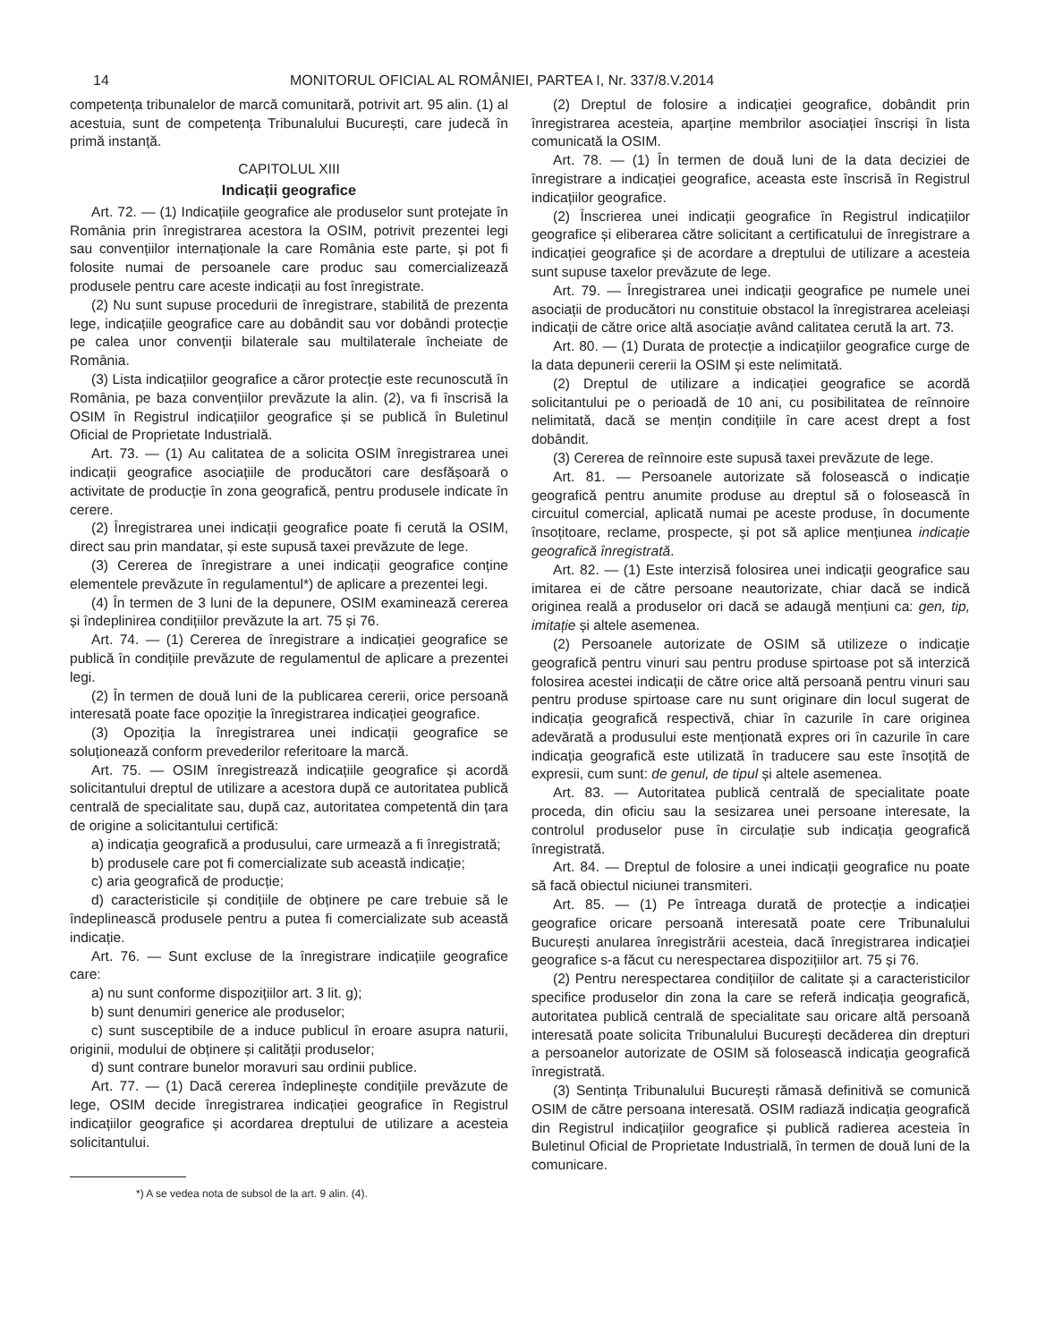14 MONITORUL OFICIAL AL ROMÂNIEI, PARTEA I, Nr. 337/8.V.2014
competența tribunalelor de marcă comunitară, potrivit art. 95 alin. (1) al acestuia, sunt de competența Tribunalului București, care judecă în primă instanță.
CAPITOLUL XIII
Indicații geografice
Art. 72. — (1) Indicațiile geografice ale produselor sunt protejate în România prin înregistrarea acestora la OSIM, potrivit prezentei legi sau convențiilor internaționale la care România este parte, și pot fi folosite numai de persoanele care produc sau comercializează produsele pentru care aceste indicații au fost înregistrate.
(2) Nu sunt supuse procedurii de înregistrare, stabilită de prezenta lege, indicațiile geografice care au dobândit sau vor dobândi protecție pe calea unor convenții bilaterale sau multilaterale încheiate de România.
(3) Lista indicațiilor geografice a căror protecție este recunoscută în România, pe baza convențiilor prevăzute la alin. (2), va fi înscrisă la OSIM în Registrul indicațiilor geografice și se publică în Buletinul Oficial de Proprietate Industrială.
Art. 73. — (1) Au calitatea de a solicita OSIM înregistrarea unei indicații geografice asociațiile de producători care desfășoară o activitate de producție în zona geografică, pentru produsele indicate în cerere.
(2) Înregistrarea unei indicații geografice poate fi cerută la OSIM, direct sau prin mandatar, și este supusă taxei prevăzute de lege.
(3) Cererea de înregistrare a unei indicații geografice conține elementele prevăzute în regulamentul*) de aplicare a prezentei legi.
(4) În termen de 3 luni de la depunere, OSIM examinează cererea și îndeplinirea condițiilor prevăzute la art. 75 și 76.
Art. 74. — (1) Cererea de înregistrare a indicației geografice se publică în condițiile prevăzute de regulamentul de aplicare a prezentei legi.
(2) În termen de două luni de la publicarea cererii, orice persoană interesată poate face opoziție la înregistrarea indicației geografice.
(3) Opoziția la înregistrarea unei indicații geografice se soluționează conform prevederilor referitoare la marcă.
Art. 75. — OSIM înregistrează indicațiile geografice și acordă solicitantului dreptul de utilizare a acestora după ce autoritatea publică centrală de specialitate sau, după caz, autoritatea competentă din țara de origine a solicitantului certifică:
a) indicația geografică a produsului, care urmează a fi înregistrată;
b) produsele care pot fi comercializate sub această indicație;
c) aria geografică de producție;
d) caracteristicile și condițiile de obținere pe care trebuie să le îndeplinească produsele pentru a putea fi comercializate sub această indicație.
Art. 76. — Sunt excluse de la înregistrare indicațiile geografice care:
a) nu sunt conforme dispozițiilor art. 3 lit. g);
b) sunt denumiri generice ale produselor;
c) sunt susceptibile de a induce publicul în eroare asupra naturii, originii, modului de obținere și calității produselor;
d) sunt contrare bunelor moravuri sau ordinii publice.
Art. 77. — (1) Dacă cererea îndeplinește condițiile prevăzute de lege, OSIM decide înregistrarea indicației geografice în Registrul indicațiilor geografice și acordarea dreptului de utilizare a acesteia solicitantului.
*) A se vedea nota de subsol de la art. 9 alin. (4).
(2) Dreptul de folosire a indicației geografice, dobândit prin înregistrarea acesteia, aparține membrilor asociației înscriși în lista comunicată la OSIM.
Art. 78. — (1) În termen de două luni de la data deciziei de înregistrare a indicației geografice, aceasta este înscrisă în Registrul indicațiilor geografice.
(2) Înscrierea unei indicații geografice în Registrul indicațiilor geografice și eliberarea către solicitant a certificatului de înregistrare a indicației geografice și de acordare a dreptului de utilizare a acesteia sunt supuse taxelor prevăzute de lege.
Art. 79. — Înregistrarea unei indicații geografice pe numele unei asociații de producători nu constituie obstacol la înregistrarea aceleiași indicații de către orice altă asociație având calitatea cerută la art. 73.
Art. 80. — (1) Durata de protecție a indicațiilor geografice curge de la data depunerii cererii la OSIM și este nelimitată.
(2) Dreptul de utilizare a indicației geografice se acordă solicitantului pe o perioadă de 10 ani, cu posibilitatea de reînnoire nelimitată, dacă se mențin condițiile în care acest drept a fost dobândit.
(3) Cererea de reînnoire este supusă taxei prevăzute de lege.
Art. 81. — Persoanele autorizate să folosească o indicație geografică pentru anumite produse au dreptul să o folosească în circuitul comercial, aplicată numai pe aceste produse, în documente însoțitoare, reclame, prospecte, și pot să aplice mențiunea indicație geografică înregistrată.
Art. 82. — (1) Este interzisă folosirea unei indicații geografice sau imitarea ei de către persoane neautorizate, chiar dacă se indică originea reală a produselor ori dacă se adaugă mențiuni ca: gen, tip, imitație și altele asemenea.
(2) Persoanele autorizate de OSIM să utilizeze o indicație geografică pentru vinuri sau pentru produse spirtoase pot să interzică folosirea acestei indicații de către orice altă persoană pentru vinuri sau pentru produse spirtoase care nu sunt originare din locul sugerat de indicația geografică respectivă, chiar în cazurile în care originea adevărată a produsului este menționată expres ori în cazurile în care indicația geografică este utilizată în traducere sau este însoțită de expresii, cum sunt: de genul, de tipul și altele asemenea.
Art. 83. — Autoritatea publică centrală de specialitate poate proceda, din oficiu sau la sesizarea unei persoane interesate, la controlul produselor puse în circulație sub indicația geografică înregistrată.
Art. 84. — Dreptul de folosire a unei indicații geografice nu poate să facă obiectul niciunei transmiteri.
Art. 85. — (1) Pe întreaga durată de protecție a indicației geografice oricare persoană interesată poate cere Tribunalului București anularea înregistrării acesteia, dacă înregistrarea indicației geografice s-a făcut cu nerespectarea dispozițiilor art. 75 și 76.
(2) Pentru nerespectarea condițiilor de calitate și a caracteristicilor specifice produselor din zona la care se referă indicația geografică, autoritatea publică centrală de specialitate sau oricare altă persoană interesată poate solicita Tribunalului București decăderea din drepturi a persoanelor autorizate de OSIM să folosească indicația geografică înregistrată.
(3) Sentința Tribunalului București rămasă definitivă se comunică OSIM de către persoana interesată. OSIM radiază indicația geografică din Registrul indicațiilor geografice și publică radierea acesteia în Buletinul Oficial de Proprietate Industrială, în termen de două luni de la comunicare.